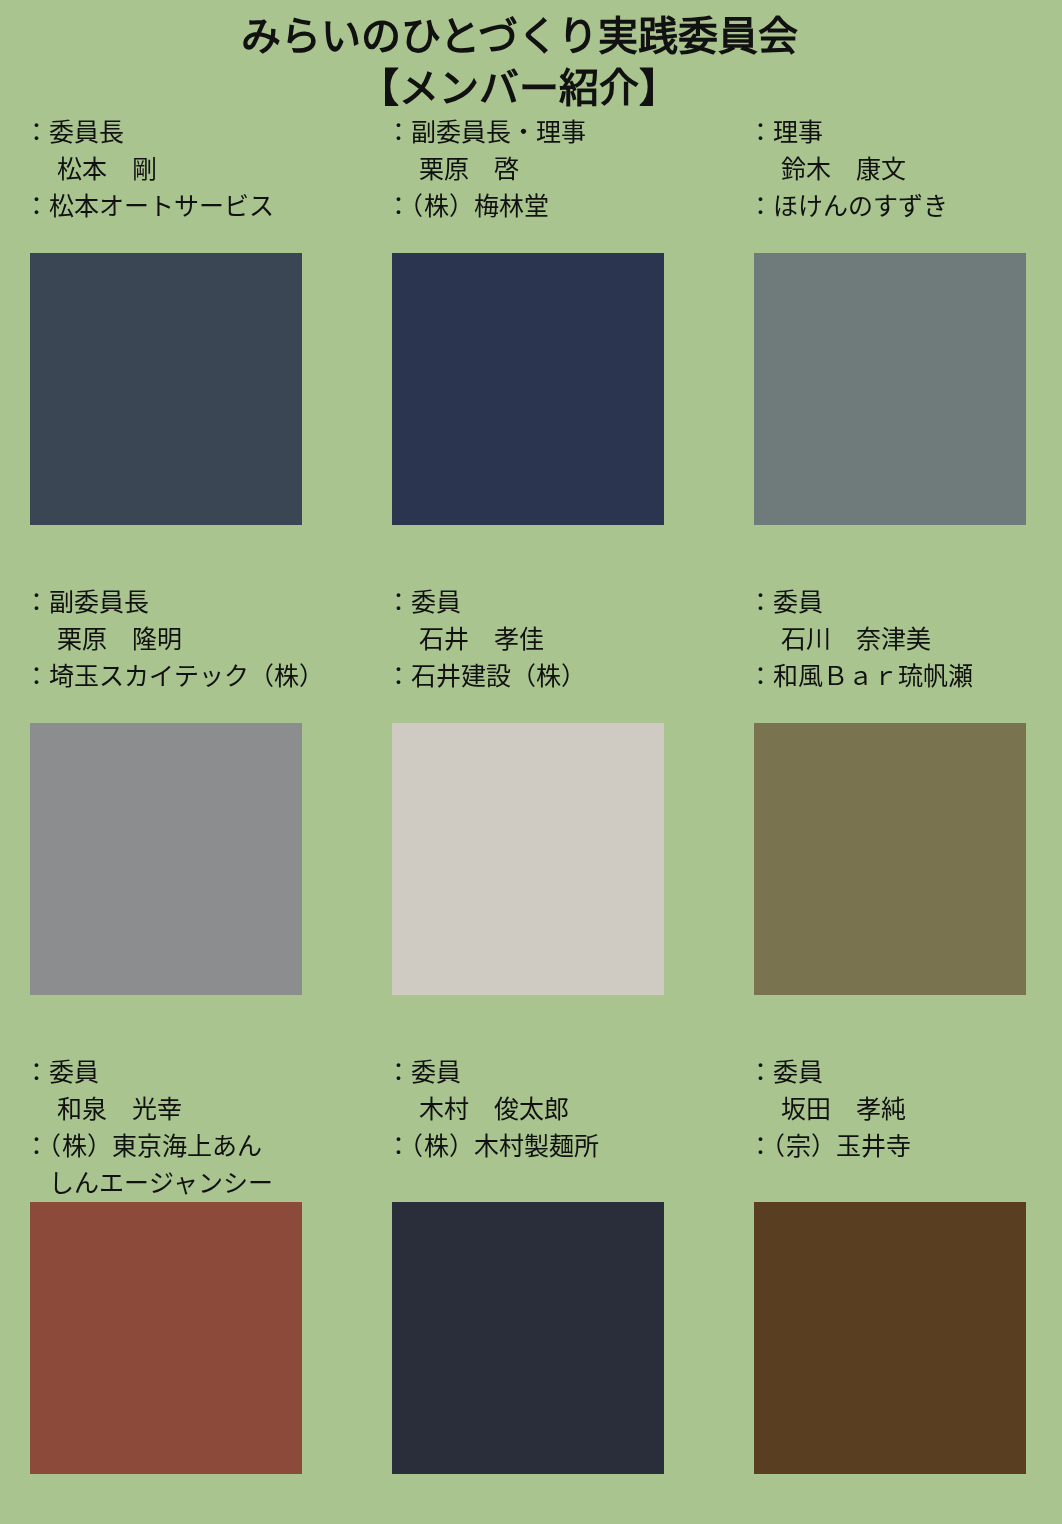みらいのひとづくり実践委員会
【メンバー紹介】
：委員長 　 松本　剛 ：松本オートサービス
：副委員長・理事 　 栗原　啓 ：（株）梅林堂
：理事 　 鈴木　康文 ：ほけんのすずき
：副委員長 　 栗原　隆明 ：埼玉スカイテック（株）
：委員 　 石井　孝佳 ：石井建設（株）
：委員 　 石川　奈津美 ：和風Ｂａｒ琉帆瀬
：委員 　 和泉　光幸 ：（株）東京海上あん 　しんエージャンシー
：委員 　 木村　俊太郎 ：（株）木村製麺所
：委員 　 坂田　孝純 ：（宗）玉井寺